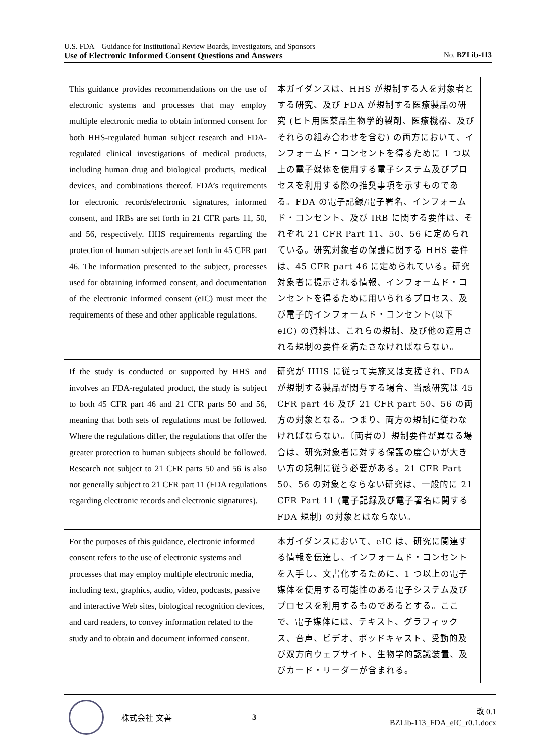U.S. FDA　Guidance for Institutional Review Boards, Investigators, and Sponsors
Use of Electronic Informed Consent Questions and Answers No. BZLib-113
| This guidance provides recommendations on the use of electronic systems and processes that may employ multiple electronic media to obtain informed consent for both HHS-regulated human subject research and FDA-regulated clinical investigations of medical products, including human drug and biological products, medical devices, and combinations thereof. FDA’s requirements for electronic records/electronic signatures, informed consent, and IRBs are set forth in 21 CFR parts 11, 50, and 56, respectively. HHS requirements regarding the protection of human subjects are set forth in 45 CFR part 46. The information presented to the subject, processes used for obtaining informed consent, and documentation of the electronic informed consent (eIC) must meet the requirements of these and other applicable regulations. | 本ガイダンスは、HHS が規制する人を対象者とする研究、及び FDA が規制する医療製品の研究 (ヒト用医薬品生物学的製剤、医療機器、及びそれらの組み合わせを含む) の両方において、インフォームド・コンセントを得るために 1 つ以上の電子媒体を使用する電子システム及びプロセスを利用する際の推奨事項を示すものである。FDA の電子記録/電子署名、インフォームド・コンセント、及び IRB に関する要件は、それぞれ 21 CFR Part 11、50、56 に定められている。研究対象者の保護に関する HHS 要件は、45 CFR part 46 に定められている。研究対象者に提示される情報、インフォームド・コンセントを得るために用いられるプロセス、及び電子的インフォームド・コンセント(以下 eIC) の資料は、これらの規制、及び他の適用される規制の要件を満たさなければならない。 |
| If the study is conducted or supported by HHS and involves an FDA-regulated product, the study is subject to both 45 CFR part 46 and 21 CFR parts 50 and 56, meaning that both sets of regulations must be followed. Where the regulations differ, the regulations that offer the greater protection to human subjects should be followed. Research not subject to 21 CFR parts 50 and 56 is also not generally subject to 21 CFR part 11 (FDA regulations regarding electronic records and electronic signatures). | 研究が HHS に従って実施又は支援され、FDA が規制する製品が関与する場合、当該研究は 45 CFR part 46 及び 21 CFR part 50、56 の両方の対象となる。つまり、両方の規制に従わなければならない。〔両者の〕規制要件が異なる場合は、研究対象者に対する保護の度合いが大きい方の規制に従う必要がある。21 CFR Part 50、56 の対象とならない研究は、一般的に 21 CFR Part 11 (電子記録及び電子署名に関する FDA 規制) の対象とはならない。 |
| For the purposes of this guidance, electronic informed consent refers to the use of electronic systems and processes that may employ multiple electronic media, including text, graphics, audio, video, podcasts, passive and interactive Web sites, biological recognition devices, and card readers, to convey information related to the study and to obtain and document informed consent. | 本ガイダンスにおいて、eIC は、研究に関連する情報を伝達し、インフォームド・コンセントを入手し、文書化するために、1 つ以上の電子媒体を使用する可能性のある電子システム及びプロセスを利用するものであるとする。ここで、電子媒体には、テキスト、グラフィックス、音声、ビデオ、ポッドキャスト、受動的及び双方向ウェブサイト、生物学的認識装置、及びカード・リーダーが含まれる。 |
株式会社 文善 3
改 0.1
BZLib-113_FDA_eIC_r0.1.docx